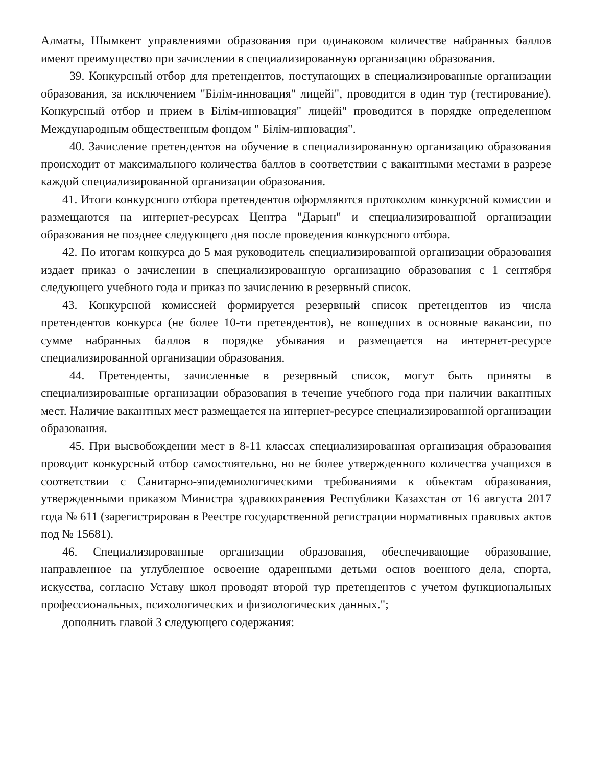Алматы, Шымкент управлениями образования при одинаковом количестве набранных баллов имеют преимущество при зачислении в специализированную организацию образования.
39. Конкурсный отбор для претендентов, поступающих в специализированные организации образования, за исключением "Білім-инновация" лицейі", проводится в один тур (тестирование). Конкурсный отбор и прием в Білім-инновация" лицейі" проводится в порядке определенном Международным общественным фондом " Білім-инновация".
40. Зачисление претендентов на обучение в специализированную организацию образования происходит от максимального количества баллов в соответствии с вакантными местами в разрезе каждой специализированной организации образования.
41. Итоги конкурсного отбора претендентов оформляются протоколом конкурсной комиссии и размещаются на интернет-ресурсах Центра "Дарын" и специализированной организации образования не позднее следующего дня после проведения конкурсного отбора.
42. По итогам конкурса до 5 мая руководитель специализированной организации образования издает приказ о зачислении в специализированную организацию образования с 1 сентября следующего учебного года и приказ по зачислению в резервный список.
43. Конкурсной комиссией формируется резервный список претендентов из числа претендентов конкурса (не более 10-ти претендентов), не вошедших в основные вакансии, по сумме набранных баллов в порядке убывания и размещается на интернет-ресурсе специализированной организации образования.
44. Претенденты, зачисленные в резервный список, могут быть приняты в специализированные организации образования в течение учебного года при наличии вакантных мест. Наличие вакантных мест размещается на интернет-ресурсе специализированной организации образования.
45. При высвобождении мест в 8-11 классах специализированная организация образования проводит конкурсный отбор самостоятельно, но не более утвержденного количества учащихся в соответствии с Санитарно-эпидемиологическими требованиями к объектам образования, утвержденными приказом Министра здравоохранения Республики Казахстан от 16 августа 2017 года № 611 (зарегистрирован в Реестре государственной регистрации нормативных правовых актов под № 15681).
46. Специализированные организации образования, обеспечивающие образование, направленное на углубленное освоение одаренными детьми основ военного дела, спорта, искусства, согласно Уставу школ проводят второй тур претендентов с учетом функциональных профессиональных, психологических и физиологических данных.";
дополнить главой 3 следующего содержания: